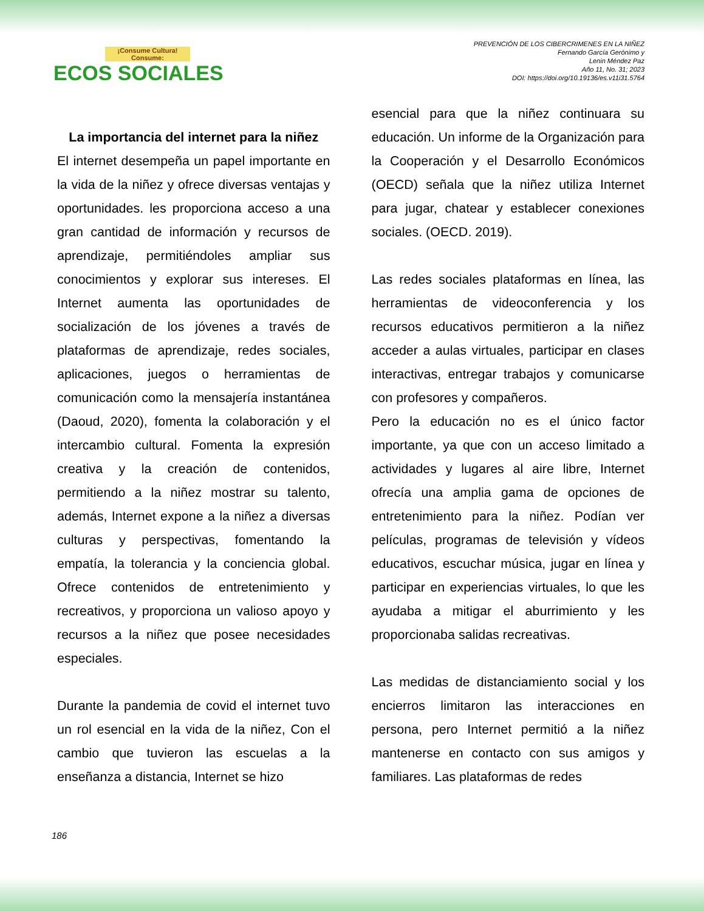¡Consume Cultura! Consume:
ECOS SOCIALES
PREVENCIÓN DE LOS CIBERCRIMENES EN LA NIÑEZ
Fernando García Gerónimo y
Lenin Méndez Paz
Año 11, No. 31; 2023
DOI: https://doi.org/10.19136/es.v11i31.5764
La importancia del internet para la niñez
El internet desempeña un papel importante en la vida de la niñez y ofrece diversas ventajas y oportunidades. les proporciona acceso a una gran cantidad de información y recursos de aprendizaje, permitiéndoles ampliar sus conocimientos y explorar sus intereses. El Internet aumenta las oportunidades de socialización de los jóvenes a través de plataformas de aprendizaje, redes sociales, aplicaciones, juegos o herramientas de comunicación como la mensajería instantánea (Daoud, 2020), fomenta la colaboración y el intercambio cultural. Fomenta la expresión creativa y la creación de contenidos, permitiendo a la niñez mostrar su talento, además, Internet expone a la niñez a diversas culturas y perspectivas, fomentando la empatía, la tolerancia y la conciencia global. Ofrece contenidos de entretenimiento y recreativos, y proporciona un valioso apoyo y recursos a la niñez que posee necesidades especiales.
Durante la pandemia de covid el internet tuvo un rol esencial en la vida de la niñez, Con el cambio que tuvieron las escuelas a la enseñanza a distancia, Internet se hizo
esencial para que la niñez continuara su educación. Un informe de la Organización para la Cooperación y el Desarrollo Económicos (OECD) señala que la niñez utiliza Internet para jugar, chatear y establecer conexiones sociales. (OECD. 2019).
Las redes sociales plataformas en línea, las herramientas de videoconferencia y los recursos educativos permitieron a la niñez acceder a aulas virtuales, participar en clases interactivas, entregar trabajos y comunicarse con profesores y compañeros.
Pero la educación no es el único factor importante, ya que con un acceso limitado a actividades y lugares al aire libre, Internet ofrecía una amplia gama de opciones de entretenimiento para la niñez. Podían ver películas, programas de televisión y vídeos educativos, escuchar música, jugar en línea y participar en experiencias virtuales, lo que les ayudaba a mitigar el aburrimiento y les proporcionaba salidas recreativas.
Las medidas de distanciamiento social y los encierros limitaron las interacciones en persona, pero Internet permitió a la niñez mantenerse en contacto con sus amigos y familiares. Las plataformas de redes
186